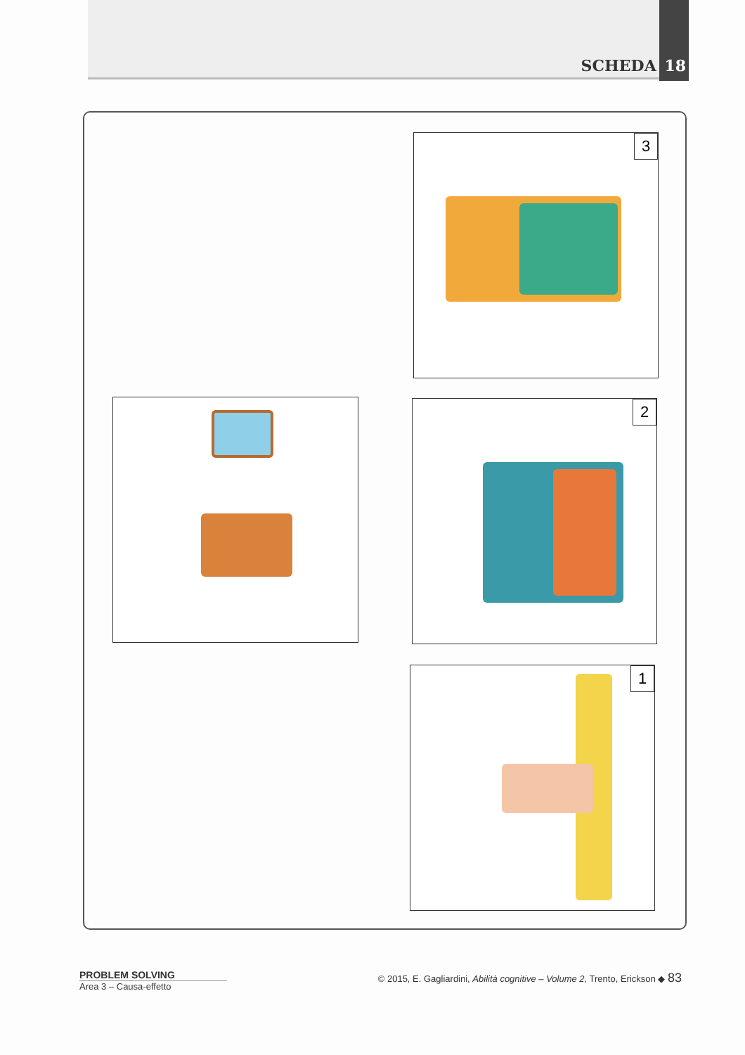SCHEDA 18
3
2
1
PROBLEM SOLVING
Area 3 – Causa-effetto
© 2015, E. Gagliardini, Abilità cognitive – Volume 2, Trento, Erickson ◆ 83